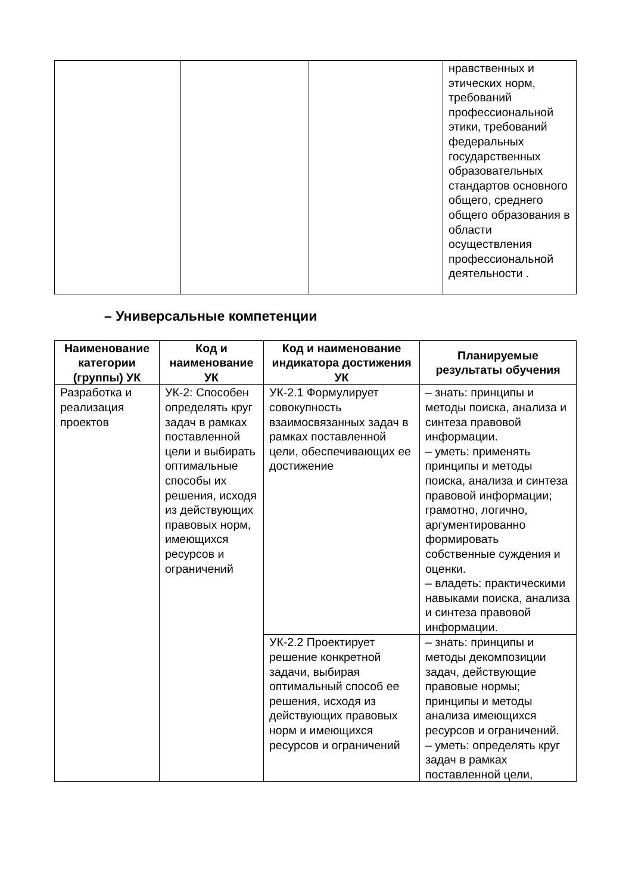| | | | нравственных и этических норм, требований профессиональной этики, требований федеральных государственных образовательных стандартов основного общего, среднего общего образования в области осуществления профессиональной деятельности . |
– Универсальные компетенции
| Наименование категории (группы) УК | Код и наименование УК | Код и наименование индикатора достижения УК | Планируемые результаты обучения |
| --- | --- | --- | --- |
| Разработка и реализация проектов | УК-2: Способен определять круг задач в рамках поставленной цели и выбирать оптимальные способы их решения, исходя из действующих правовых норм, имеющихся ресурсов и ограничений | УК-2.1 Формулирует совокупность взаимосвязанных задач в рамках поставленной цели, обеспечивающих ее достижение | – знать: принципы и методы поиска, анализа и синтеза правовой информации. – уметь: применять принципы и методы поиска, анализа и синтеза правовой информации; грамотно, логично, аргументированно формировать собственные суждения и оценки. – владеть: практическими навыками поиска, анализа и синтеза правовой информации. |
| | | УК-2.2 Проектирует решение конкретной задачи, выбирая оптимальный способ ее решения, исходя из действующих правовых норм и имеющихся ресурсов и ограничений | – знать: принципы и методы декомпозиции задач, действующие правовые нормы; принципы и методы анализа имеющихся ресурсов и ограничений. – уметь: определять круг задач в рамках поставленной цели, |